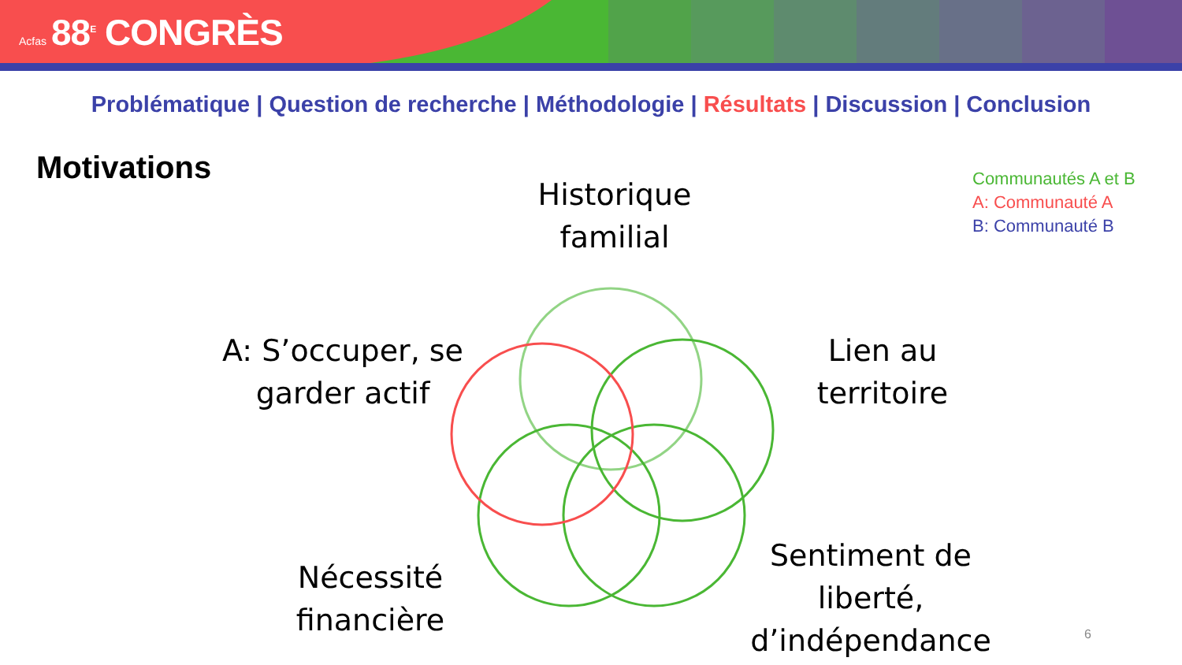Acfas 88<sup>E</sup> CONGRÈS
Problématique | Question de recherche | Méthodologie | Résultats | Discussion | Conclusion
Motivations
Communautés A et B
A: Communauté A
B: Communauté B
Historique familial
A: S’occuper, se garder actif
Lien au territoire
Nécessité financière
Sentiment de liberté, d’indépendance
6